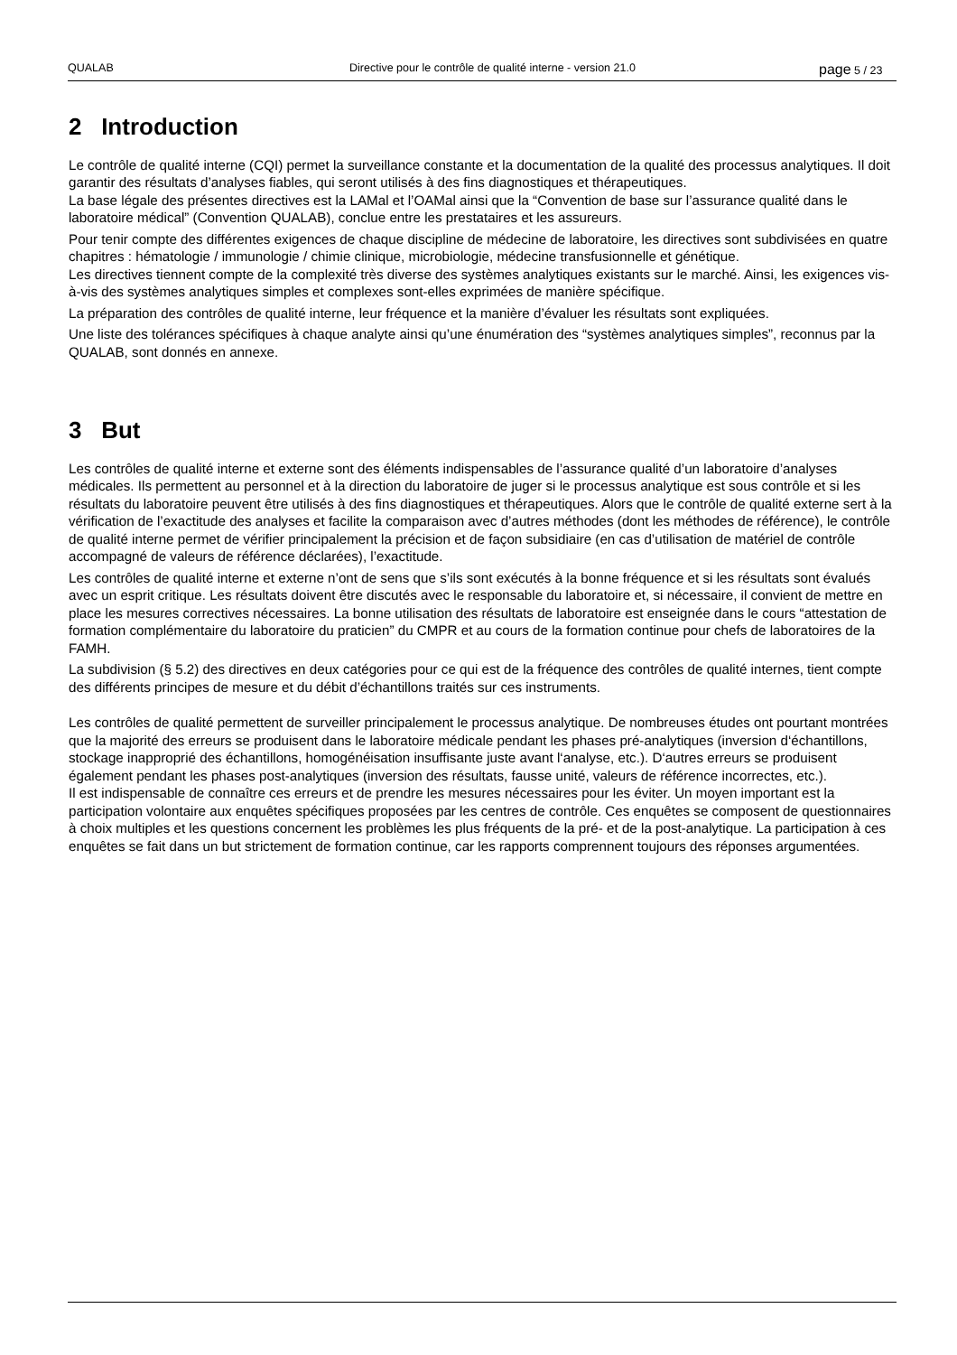QUALAB Directive pour le contrôle de qualité interne - version 21.0
page 5 / 23
2 Introduction
Le contrôle de qualité interne (CQI) permet la surveillance constante et la documentation de la qualité des processus analytiques. Il doit garantir des résultats d’analyses fiables, qui seront utilisés à des fins diagnostiques et thérapeutiques.
La base légale des présentes directives est la LAMal et l’OAMal ainsi que la “Convention de base sur l’assurance qualité dans le laboratoire médical” (Convention QUALAB), conclue entre les prestataires et les assureurs.
Pour tenir compte des différentes exigences de chaque discipline de médecine de laboratoire, les directives sont subdivisées en quatre chapitres : hématologie / immunologie / chimie clinique, microbiologie, médecine transfusionnelle et génétique.
Les directives tiennent compte de la complexité très diverse des systèmes analytiques existants sur le marché. Ainsi, les exigences vis-à-vis des systèmes analytiques simples et complexes sont-elles exprimées de manière spécifique.
La préparation des contrôles de qualité interne, leur fréquence et la manière d’évaluer les résultats sont expliquées.
Une liste des tolérances spécifiques à chaque analyte ainsi qu’une énumération des “systèmes analytiques simples”, reconnus par la QUALAB, sont donnés en annexe.
3 But
Les contrôles de qualité interne et externe sont des éléments indispensables de l’assurance qualité d’un laboratoire d’analyses médicales. Ils permettent au personnel et à la direction du laboratoire de juger si le processus analytique est sous contrôle et si les résultats du laboratoire peuvent être utilisés à des fins diagnostiques et thérapeutiques. Alors que le contrôle de qualité externe sert à la vérification de l’exactitude des analyses et facilite la comparaison avec d’autres méthodes (dont les méthodes de référence), le contrôle de qualité interne permet de vérifier principalement la précision et de façon subsidiaire (en cas d’utilisation de matériel de contrôle accompagné de valeurs de référence déclarées), l’exactitude.
Les contrôles de qualité interne et externe n’ont de sens que s’ils sont exécutés à la bonne fréquence et si les résultats sont évalués avec un esprit critique. Les résultats doivent être discutés avec le responsable du laboratoire et, si nécessaire, il convient de mettre en place les mesures correctives nécessaires. La bonne utilisation des résultats de laboratoire est enseignée dans le cours “attestation de formation complémentaire du laboratoire du praticien” du CMPR et au cours de la formation continue pour chefs de laboratoires de la FAMH.
La subdivision (§ 5.2) des directives en deux catégories pour ce qui est de la fréquence des contrôles de qualité internes, tient compte des différents principes de mesure et du débit d’échantillons traités sur ces instruments.
Les contrôles de qualité permettent de surveiller principalement le processus analytique. De nombreuses études ont pourtant montrées que la majorité des erreurs se produisent dans le laboratoire médicale pendant les phases pré-analytiques (inversion d‘échantillons, stockage inapproprié des échantillons, homogénéisation insuffisante juste avant l‘analyse, etc.). D‘autres erreurs se produisent également pendant les phases post-analytiques (inversion des résultats, fausse unité, valeurs de référence incorrectes, etc.).
Il est indispensable de connaître ces erreurs et de prendre les mesures nécessaires pour les éviter. Un moyen important est la participation volontaire aux enquêtes spécifiques proposées par les centres de contrôle. Ces enquêtes se composent de questionnaires à choix multiples et les questions concernent les problèmes les plus fréquents de la pré- et de la post-analytique. La participation à ces enquêtes se fait dans un but strictement de formation continue, car les rapports comprennent toujours des réponses argumentées.